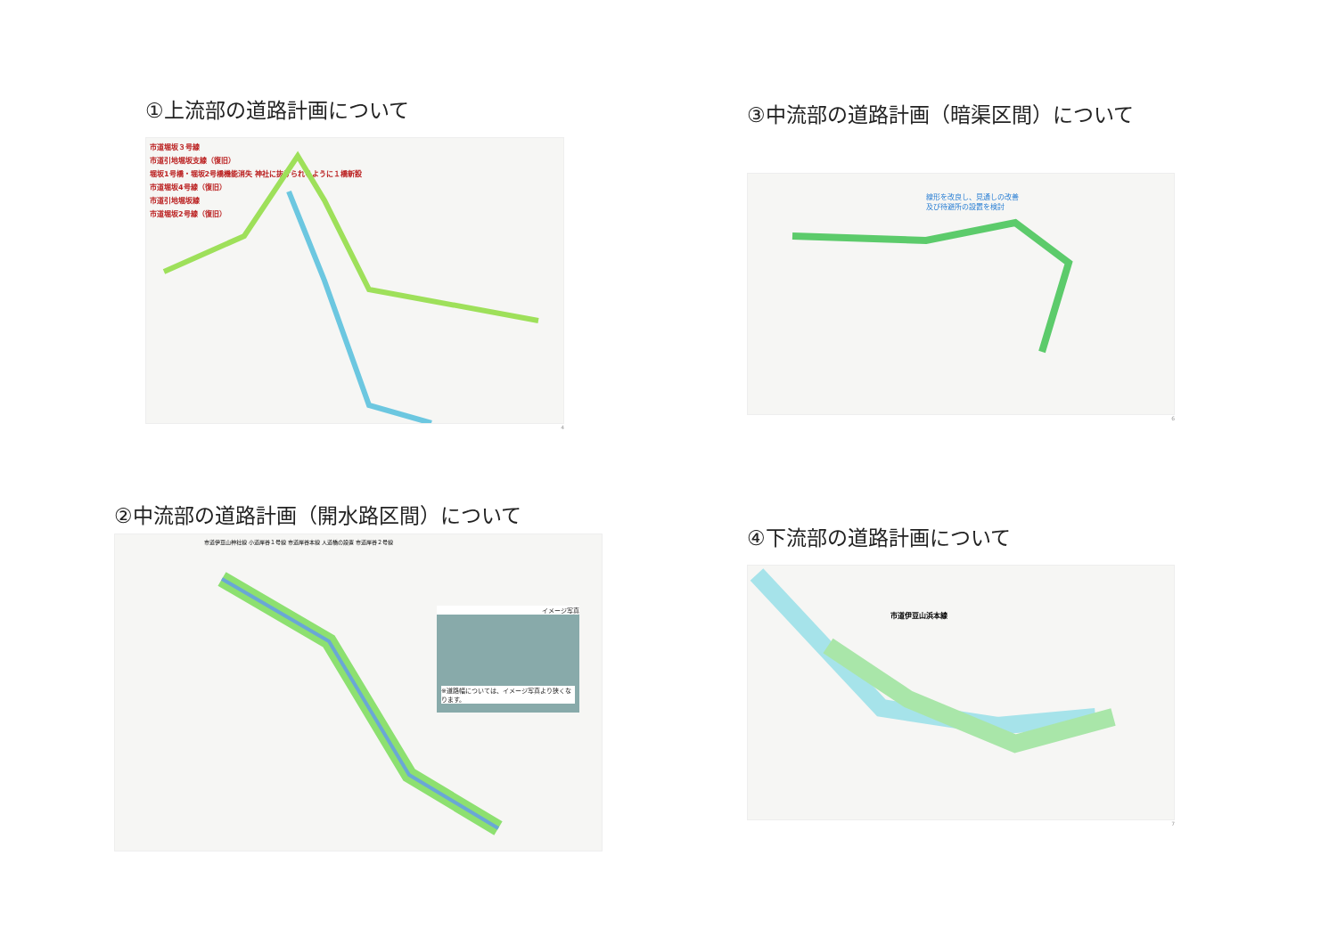①上流部の道路計画について
市道堀坂３号線
市道引地堀坂支線（復旧）
堀坂1号橋・堀坂2号橋機能消失 神社に抜けられるように１橋新設
市道堀坂4号線（復旧）
市道引地堀坂線
市道堀坂2号線（復旧）
4
③中流部の道路計画（暗渠区間）について
線形を改良し、見通しの改善
及び待避所の設置を検討
6
②中流部の道路計画（開水路区間）について
市道伊豆山神社線 小道岸谷１号線 市道岸谷本線 人道橋の設置 市道岸谷２号線
イメージ写真
※道路幅については、イメージ写真より狭くなります。
④下流部の道路計画について
市道伊豆山浜本線
7